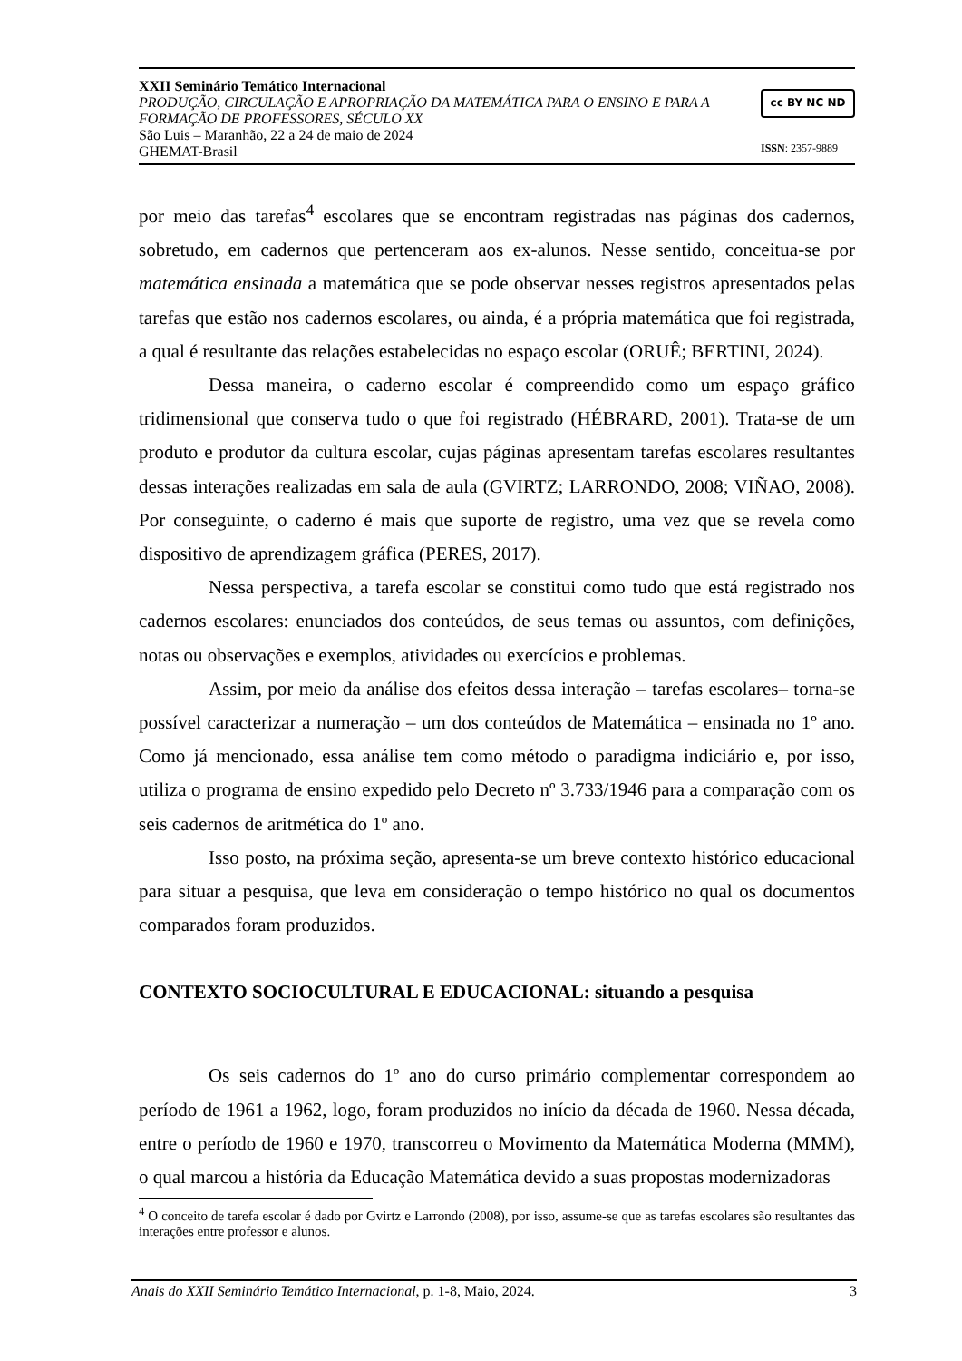XXII Seminário Temático Internacional
PRODUÇÃO, CIRCULAÇÃO E APROPRIAÇÃO DA MATEMÁTICA PARA O ENSINO E PARA A FORMAÇÃO DE PROFESSORES, SÉCULO XX
São Luis – Maranhão, 22 a 24 de maio de 2024
GHEMAT-Brasil
cc BY NC ND
ISSN: 2357-9889
por meio das tarefas<sup>4</sup> escolares que se encontram registradas nas páginas dos cadernos, sobretudo, em cadernos que pertenceram aos ex-alunos. Nesse sentido, conceitua-se por matemática ensinada a matemática que se pode observar nesses registros apresentados pelas tarefas que estão nos cadernos escolares, ou ainda, é a própria matemática que foi registrada, a qual é resultante das relações estabelecidas no espaço escolar (ORUÊ; BERTINI, 2024).
Dessa maneira, o caderno escolar é compreendido como um espaço gráfico tridimensional que conserva tudo o que foi registrado (HÉBRARD, 2001). Trata-se de um produto e produtor da cultura escolar, cujas páginas apresentam tarefas escolares resultantes dessas interações realizadas em sala de aula (GVIRTZ; LARRONDO, 2008; VIÑAO, 2008). Por conseguinte, o caderno é mais que suporte de registro, uma vez que se revela como dispositivo de aprendizagem gráfica (PERES, 2017).
Nessa perspectiva, a tarefa escolar se constitui como tudo que está registrado nos cadernos escolares: enunciados dos conteúdos, de seus temas ou assuntos, com definições, notas ou observações e exemplos, atividades ou exercícios e problemas.
Assim, por meio da análise dos efeitos dessa interação – tarefas escolares– torna-se possível caracterizar a numeração – um dos conteúdos de Matemática – ensinada no 1º ano. Como já mencionado, essa análise tem como método o paradigma indiciário e, por isso, utiliza o programa de ensino expedido pelo Decreto nº 3.733/1946 para a comparação com os seis cadernos de aritmética do 1º ano.
Isso posto, na próxima seção, apresenta-se um breve contexto histórico educacional para situar a pesquisa, que leva em consideração o tempo histórico no qual os documentos comparados foram produzidos.
CONTEXTO SOCIOCULTURAL E EDUCACIONAL: situando a pesquisa
Os seis cadernos do 1º ano do curso primário complementar correspondem ao período de 1961 a 1962, logo, foram produzidos no início da década de 1960. Nessa década, entre o período de 1960 e 1970, transcorreu o Movimento da Matemática Moderna (MMM), o qual marcou a história da Educação Matemática devido a suas propostas modernizadoras
<sup>4</sup> O conceito de tarefa escolar é dado por Gvirtz e Larrondo (2008), por isso, assume-se que as tarefas escolares são resultantes das interações entre professor e alunos.
Anais do XXII Seminário Temático Internacional, p. 1-8, Maio, 2024. 3